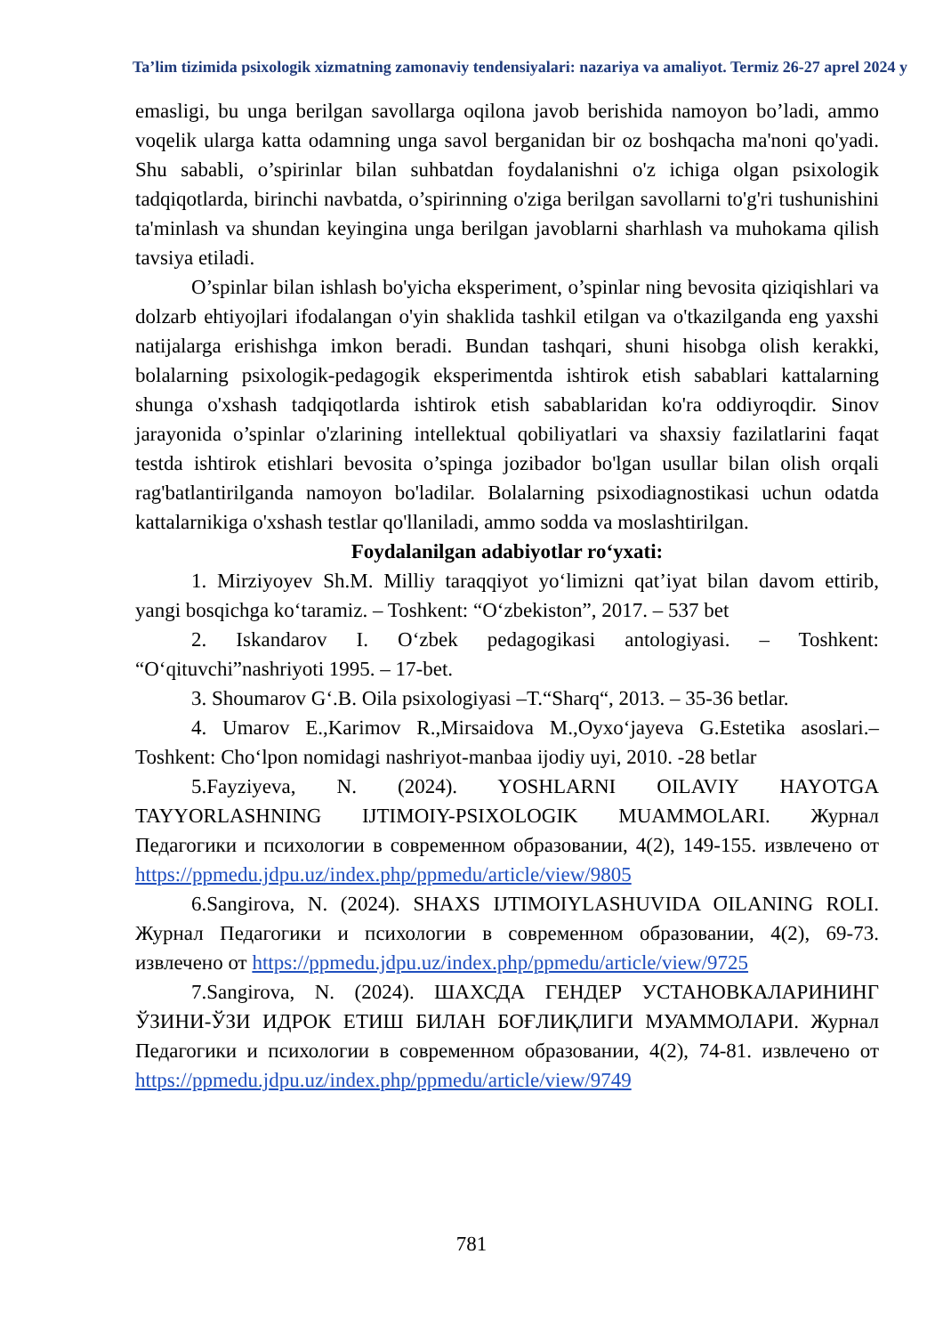Ta’lim tizimida psixologik xizmatning zamonaviy tendensiyalari: nazariya va amaliyot. Termiz 26-27 aprel 2024 y
emasligi, bu unga berilgan savollarga oqilona javob berishida namoyon bo’ladi, ammo voqelik ularga katta odamning unga savol berganidan bir oz boshqacha ma'noni qo'yadi. Shu sababli, o’spirinlar bilan suhbatdan foydalanishni o'z ichiga olgan psixologik tadqiqotlarda, birinchi navbatda, o’spirinning o'ziga berilgan savollarni to'g'ri tushunishini ta'minlash va shundan keyingina unga berilgan javoblarni sharhlash va muhokama qilish tavsiya etiladi.
O’spinlar bilan ishlash bo'yicha eksperiment, o’spinlar ning bevosita qiziqishlari va dolzarb ehtiyojlari ifodalangan o'yin shaklida tashkil etilgan va o'tkazilganda eng yaxshi natijalarga erishishga imkon beradi. Bundan tashqari, shuni hisobga olish kerakki, bolalarning psixologik-pedagogik eksperimentda ishtirok etish sabablari kattalarning shunga o'xshash tadqiqotlarda ishtirok etish sabablaridan ko'ra oddiyroqdir. Sinov jarayonida o’spinlar o'zlarining intellektual qobiliyatlari va shaxsiy fazilatlarini faqat testda ishtirok etishlari bevosita o’spinga jozibador bo'lgan usullar bilan olish orqali rag'batlantirilganda namoyon bo'ladilar. Bolalarning psixodiagnostikasi uchun odatda kattalarnikiga o'xshash testlar qo'llaniladi, ammo sodda va moslashtirilgan.
Foydalanilgan adabiyotlar ro‘yxati:
1. Mirziyoyev Sh.M. Milliy taraqqiyot yo‘limizni qat’iyat bilan davom ettirib, yangi bosqichga ko‘taramiz. – Toshkent: “O‘zbekiston”, 2017. – 537 bet
2. Iskandarov I. O‘zbek pedagogikasi antologiyasi. – Toshkent: “O‘qituvchi”nashriyoti 1995. – 17-bet.
3. Shoumarov G‘.B. Oila psixologiyasi –T.“Sharq“, 2013. – 35-36 betlar.
4. Umarov E.,Karimov R.,Mirsaidova M.,Oyxo‘jayeva G.Estetika asoslari.– Toshkent: Cho‘lpon nomidagi nashriyot-manbaa ijodiy uyi, 2010. -28 betlar
5.Fayziyeva, N. (2024). YOSHLARNI OILAVIY HAYOTGA TAYYORLASHNING IJTIMOIY-PSIXOLOGIK MUAMMOLARI. Журнал Педагогики и психологии в современном образовании, 4(2), 149-155. извлечено от https://ppmedu.jdpu.uz/index.php/ppmedu/article/view/9805
6.Sangirova, N. (2024). SHAXS IJTIMOIYLASHUVIDA OILANING ROLI. Журнал Педагогики и психологии в современном образовании, 4(2), 69-73. извлечено от https://ppmedu.jdpu.uz/index.php/ppmedu/article/view/9725
7.Sangirova, N. (2024). ШАХСДА ГЕНДЕР УСТАНОВКАЛАРИНИНГ ЎЗИНИ-ЎЗИ ИДРОК ЕТИШ БИЛАН БОҒЛИҚЛИГИ МУАММОЛАРИ. Журнал Педагогики и психологии в современном образовании, 4(2), 74-81. извлечено от https://ppmedu.jdpu.uz/index.php/ppmedu/article/view/9749
781